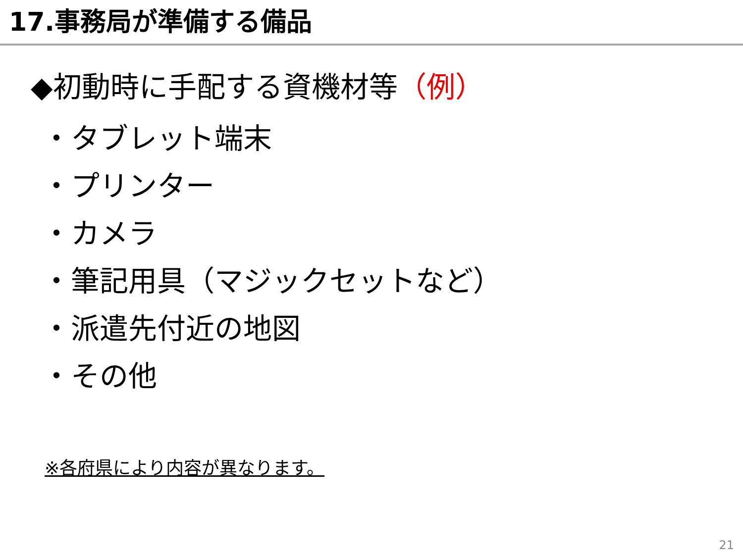17.事務局が準備する備品
◆初動時に手配する資機材等（例）
・タブレット端末
・プリンター
・カメラ
・筆記用具（マジックセットなど）
・派遣先付近の地図
・その他
※各府県により内容が異なります。
21